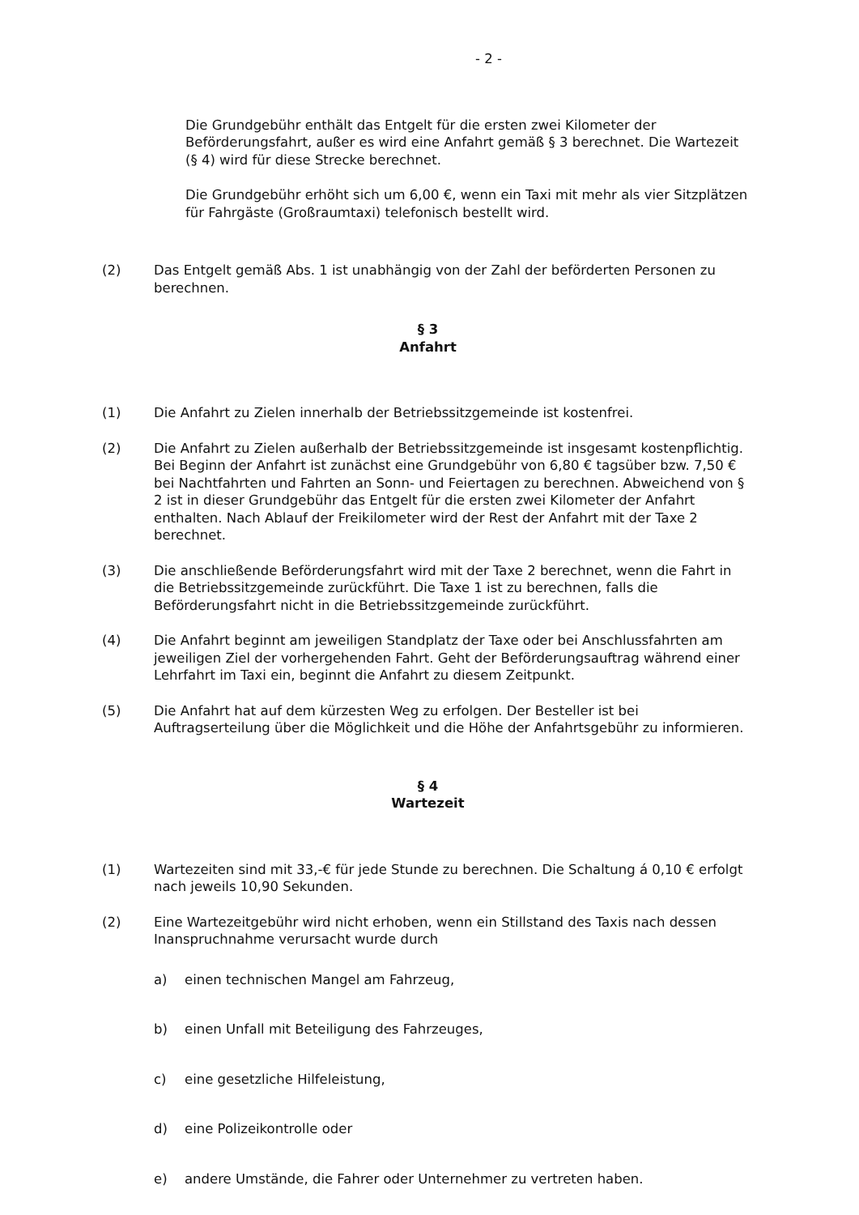- 2 -
Die Grundgebühr enthält das Entgelt für die ersten zwei Kilometer der Beförderungsfahrt, außer es wird eine Anfahrt gemäß § 3 berechnet. Die Wartezeit (§ 4) wird für diese Strecke berechnet.
Die Grundgebühr erhöht sich um 6,00 €, wenn ein Taxi mit mehr als vier Sitzplätzen für Fahrgäste (Großraumtaxi) telefonisch bestellt wird.
(2) Das Entgelt gemäß Abs. 1 ist unabhängig von der Zahl der beförderten Personen zu berechnen.
§ 3
Anfahrt
(1) Die Anfahrt zu Zielen innerhalb der Betriebssitzgemeinde ist kostenfrei.
(2) Die Anfahrt zu Zielen außerhalb der Betriebssitzgemeinde ist insgesamt kostenpflichtig. Bei Beginn der Anfahrt ist zunächst eine Grundgebühr von 6,80 € tagsüber bzw. 7,50 € bei Nachtfahrten und Fahrten an Sonn- und Feiertagen zu berechnen. Abweichend von § 2 ist in dieser Grundgebühr das Entgelt für die ersten zwei Kilometer der Anfahrt enthalten. Nach Ablauf der Freikilometer wird der Rest der Anfahrt mit der Taxe 2 berechnet.
(3) Die anschließende Beförderungsfahrt wird mit der Taxe 2 berechnet, wenn die Fahrt in die Betriebssitzgemeinde zurückführt. Die Taxe 1 ist zu berechnen, falls die Beförderungsfahrt nicht in die Betriebssitzgemeinde zurückführt.
(4) Die Anfahrt beginnt am jeweiligen Standplatz der Taxe oder bei Anschlussfahrten am jeweiligen Ziel der vorhergehenden Fahrt. Geht der Beförderungsauftrag während einer Lehrfahrt im Taxi ein, beginnt die Anfahrt zu diesem Zeitpunkt.
(5) Die Anfahrt hat auf dem kürzesten Weg zu erfolgen. Der Besteller ist bei Auftragserteilung über die Möglichkeit und die Höhe der Anfahrtsgebühr zu informieren.
§ 4
Wartezeit
(1) Wartezeiten sind mit 33,-€ für jede Stunde zu berechnen. Die Schaltung á 0,10 € erfolgt nach jeweils 10,90 Sekunden.
(2) Eine Wartezeitgebühr wird nicht erhoben, wenn ein Stillstand des Taxis nach dessen Inanspruchnahme verursacht wurde durch
a) einen technischen Mangel am Fahrzeug,
b) einen Unfall mit Beteiligung des Fahrzeuges,
c) eine gesetzliche Hilfeleistung,
d) eine Polizeikontrolle oder
e) andere Umstände, die Fahrer oder Unternehmer zu vertreten haben.